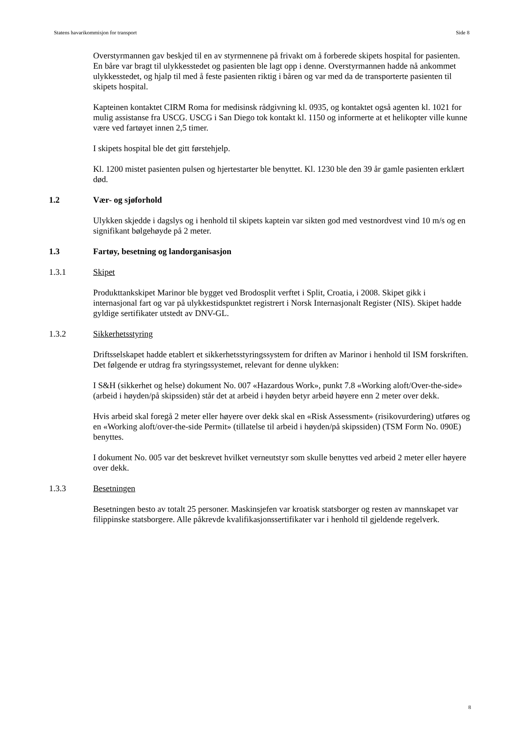Statens havarikommisjon for transport Side 8
Overstyrmannen gav beskjed til en av styrmennene på frivakt om å forberede skipets hospital for pasienten. En båre var bragt til ulykkesstedet og pasienten ble lagt opp i denne. Overstyrmannen hadde nå ankommet ulykkesstedet, og hjalp til med å feste pasienten riktig i båren og var med da de transporterte pasienten til skipets hospital.
Kapteinen kontaktet CIRM Roma for medisinsk rådgivning kl. 0935, og kontaktet også agenten kl. 1021 for mulig assistanse fra USCG. USCG i San Diego tok kontakt kl. 1150 og informerte at et helikopter ville kunne være ved fartøyet innen 2,5 timer.
I skipets hospital ble det gitt førstehjelp.
Kl. 1200 mistet pasienten pulsen og hjertestarter ble benyttet. Kl. 1230 ble den 39 år gamle pasienten erklært død.
1.2 Vær- og sjøforhold
Ulykken skjedde i dagslys og i henhold til skipets kaptein var sikten god med vestnordvest vind 10 m/s og en signifikant bølgehøyde på 2 meter.
1.3 Fartøy, besetning og landorganisasjon
1.3.1 Skipet
Produkttankskipet Marinor ble bygget ved Brodosplit verftet i Split, Croatia, i 2008. Skipet gikk i internasjonal fart og var på ulykkestidspunktet registrert i Norsk Internasjonalt Register (NIS). Skipet hadde gyldige sertifikater utstedt av DNV-GL.
1.3.2 Sikkerhetsstyring
Driftsselskapet hadde etablert et sikkerhetsstyringssystem for driften av Marinor i henhold til ISM forskriften. Det følgende er utdrag fra styringssystemet, relevant for denne ulykken:
I S&H (sikkerhet og helse) dokument No. 007 «Hazardous Work», punkt 7.8 «Working aloft/Over-the-side» (arbeid i høyden/på skipssiden) står det at arbeid i høyden betyr arbeid høyere enn 2 meter over dekk.
Hvis arbeid skal foregå 2 meter eller høyere over dekk skal en «Risk Assessment» (risikovurdering) utføres og en «Working aloft/over-the-side Permit» (tillatelse til arbeid i høyden/på skipssiden) (TSM Form No. 090E) benyttes.
I dokument No. 005 var det beskrevet hvilket verneutstyr som skulle benyttes ved arbeid 2 meter eller høyere over dekk.
1.3.3 Besetningen
Besetningen besto av totalt 25 personer. Maskinsjefen var kroatisk statsborger og resten av mannskapet var filippinske statsborgere. Alle påkrevde kvalifikasjonssertifikater var i henhold til gjeldende regelverk.
8